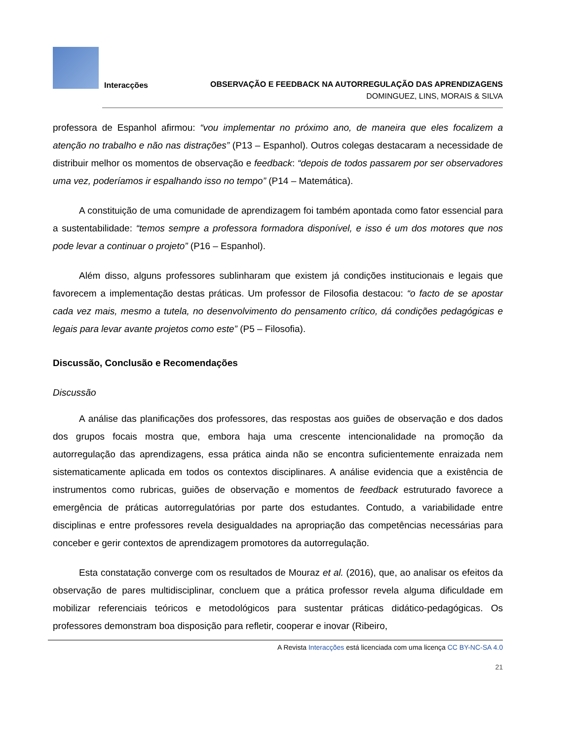Interacções
OBSERVAÇÃO E FEEDBACK NA AUTORREGULAÇÃO DAS APRENDIZAGENS
DOMINGUEZ, LINS, MORAIS & SILVA
professora de Espanhol afirmou: “vou implementar no próximo ano, de maneira que eles focalizem a atenção no trabalho e não nas distrações” (P13 – Espanhol). Outros colegas destacaram a necessidade de distribuir melhor os momentos de observação e feedback: “depois de todos passarem por ser observadores uma vez, poderíamos ir espalhando isso no tempo” (P14 – Matemática).
A constituição de uma comunidade de aprendizagem foi também apontada como fator essencial para a sustentabilidade: “temos sempre a professora formadora disponível, e isso é um dos motores que nos pode levar a continuar o projeto” (P16 – Espanhol).
Além disso, alguns professores sublinharam que existem já condições institucionais e legais que favorecem a implementação destas práticas. Um professor de Filosofia destacou: “o facto de se apostar cada vez mais, mesmo a tutela, no desenvolvimento do pensamento crítico, dá condições pedagógicas e legais para levar avante projetos como este” (P5 – Filosofia).
Discussão, Conclusão e Recomendações
Discussão
A análise das planificações dos professores, das respostas aos guiões de observação e dos dados dos grupos focais mostra que, embora haja uma crescente intencionalidade na promoção da autorregulação das aprendizagens, essa prática ainda não se encontra suficientemente enraizada nem sistematicamente aplicada em todos os contextos disciplinares. A análise evidencia que a existência de instrumentos como rubricas, guiões de observação e momentos de feedback estruturado favorece a emergência de práticas autorregulatórias por parte dos estudantes. Contudo, a variabilidade entre disciplinas e entre professores revela desigualdades na apropriação das competências necessárias para conceber e gerir contextos de aprendizagem promotores da autorregulação.
Esta constatação converge com os resultados de Mouraz et al. (2016), que, ao analisar os efeitos da observação de pares multidisciplinar, concluem que a prática professor revela alguma dificuldade em mobilizar referenciais teóricos e metodológicos para sustentar práticas didático-pedagógicas. Os professores demonstram boa disposição para refletir, cooperar e inovar (Ribeiro,
A Revista Interacções está licenciada com uma licença CC BY-NC-SA 4.0
21